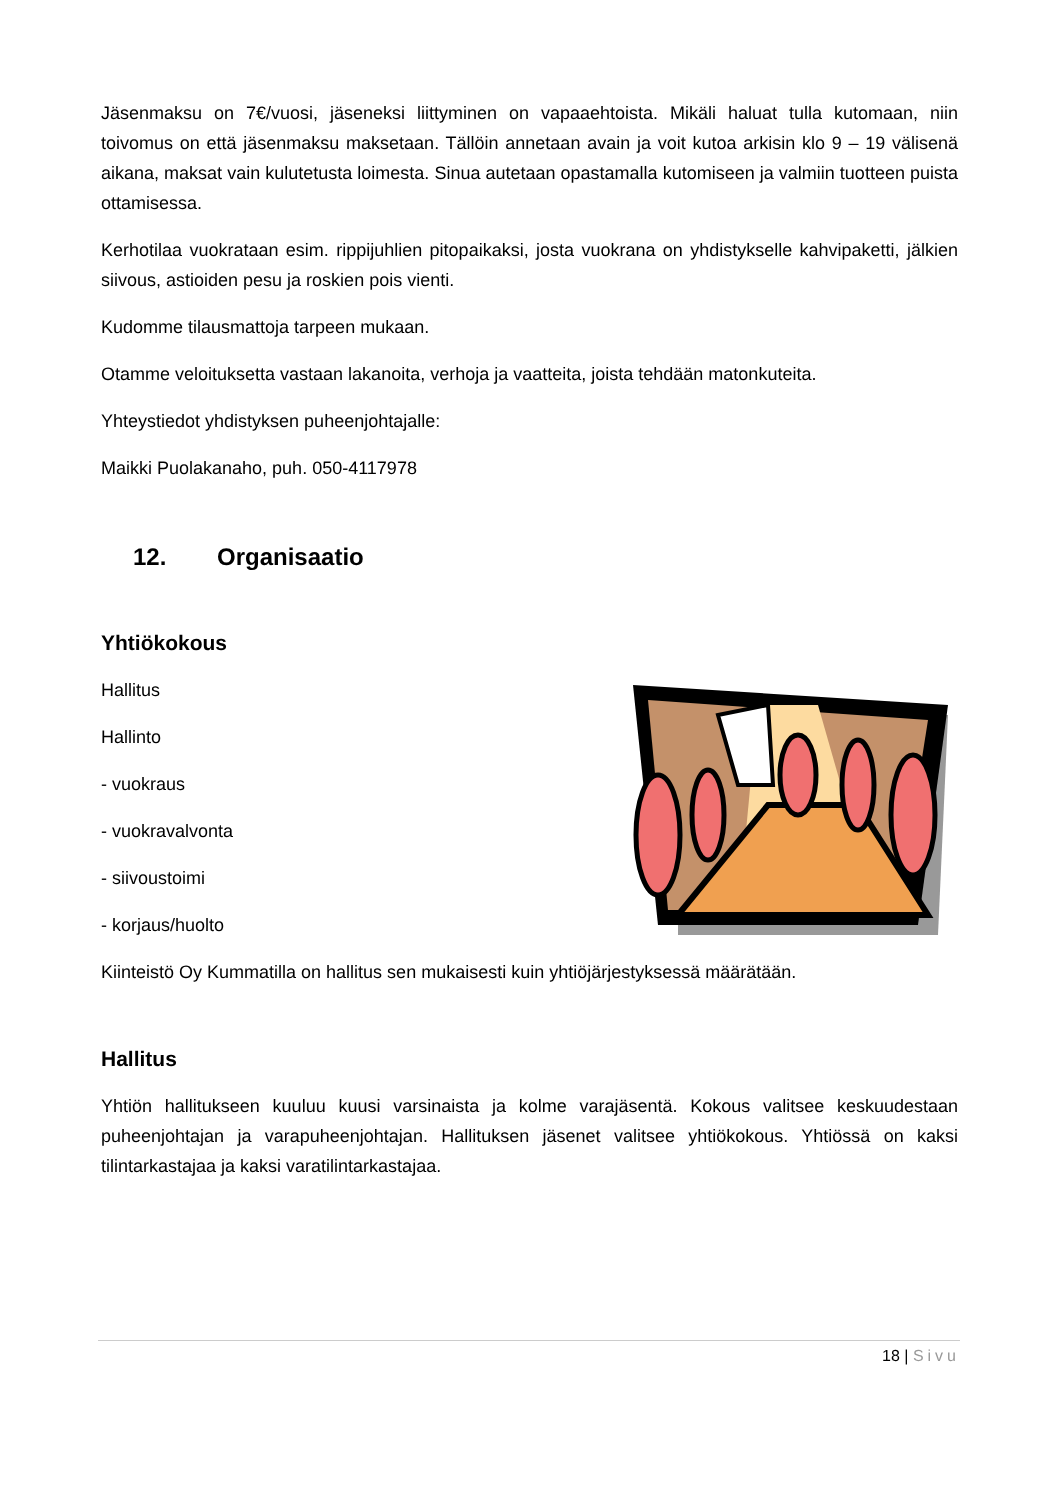Jäsenmaksu on 7€/vuosi, jäseneksi liittyminen on vapaaehtoista. Mikäli haluat tulla kutomaan, niin toivomus on että jäsenmaksu maksetaan. Tällöin annetaan avain ja voit kutoa arkisin klo 9 – 19 välisenä aikana, maksat vain kulutetusta loimesta. Sinua autetaan opastamalla kutomiseen ja valmiin tuotteen puista ottamisessa.
Kerhotilaa vuokrataan esim. rippijuhlien pitopaikaksi, josta vuokrana on yhdistykselle kahvipaketti, jälkien siivous, astioiden pesu ja roskien pois vienti.
Kudomme tilausmattoja tarpeen mukaan.
Otamme veloituksetta vastaan lakanoita, verhoja ja vaatteita, joista tehdään matonkuteita.
Yhteystiedot yhdistyksen puheenjohtajalle:
Maikki Puolakanaho, puh. 050-4117978
12. Organisaatio
Yhtiökokous
Hallitus
Hallinto
- vuokraus
- vuokravalvonta
- siivoustoimi
- korjaus/huolto
Kiinteistö Oy Kummatilla on hallitus sen mukaisesti kuin yhtiöjärjestyksessä määrätään.
Hallitus
Yhtiön hallitukseen kuuluu kuusi varsinaista ja kolme varajäsentä. Kokous valitsee keskuudestaan puheenjohtajan ja varapuheenjohtajan. Hallituksen jäsenet valitsee yhtiökokous. Yhtiössä on kaksi tilintarkastajaa ja kaksi varatilintarkastajaa.
18 | Sivu